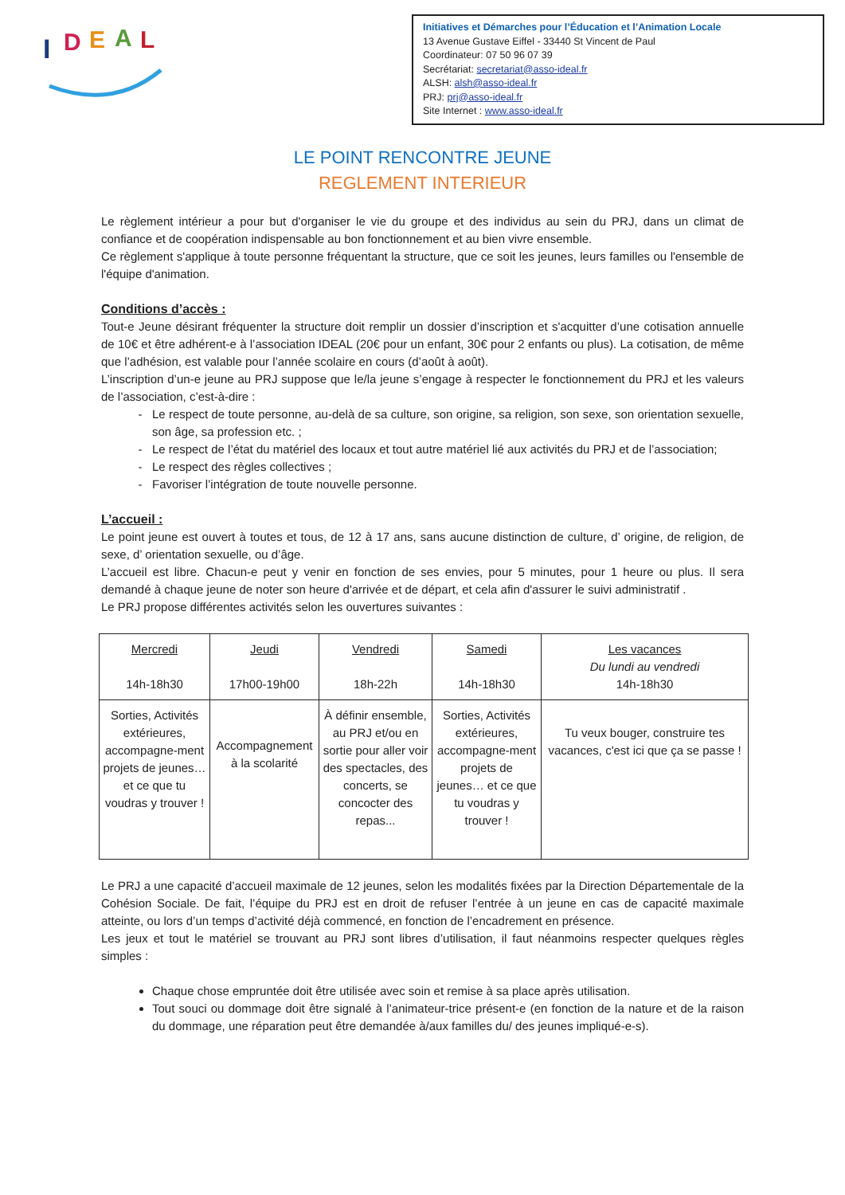I
D
E
A
L
Initiatives et Démarches pour l’Éducation et l’Animation Locale
13 Avenue Gustave Eiffel - 33440 St Vincent de Paul
Coordinateur: 07 50 96 07 39
Secrétariat: secretariat@asso-ideal.fr
ALSH: alsh@asso-ideal.fr
PRJ: prj@asso-ideal.fr
Site Internet : www.asso-ideal.fr
LE POINT RENCONTRE JEUNE
REGLEMENT INTERIEUR
Le règlement intérieur a pour but d'organiser le vie du groupe et des individus au sein du PRJ, dans un climat de confiance et de coopération indispensable au bon fonctionnement et au bien vivre ensemble.
Ce règlement s'applique à toute personne fréquentant la structure, que ce soit les jeunes, leurs familles ou l'ensemble de l'équipe d'animation.
Conditions d’accès :
Tout-e Jeune désirant fréquenter la structure doit remplir un dossier d’inscription et s'acquitter d’une cotisation annuelle de 10€ et être adhérent-e à l’association IDEAL (20€ pour un enfant, 30€ pour 2 enfants ou plus). La cotisation, de même que l’adhésion, est valable pour l’année scolaire en cours (d’août à août).
L’inscription d’un-e jeune au PRJ suppose que le/la jeune s’engage à respecter le fonctionnement du PRJ et les valeurs de l’association, c’est-à-dire :
Le respect de toute personne, au-delà de sa culture, son origine, sa religion, son sexe, son orientation sexuelle, son âge, sa profession etc. ;
Le respect de l’état du matériel des locaux et tout autre matériel lié aux activités du PRJ et de l’association;
Le respect des règles collectives ;
Favoriser l’intégration de toute nouvelle personne.
L’accueil :
Le point jeune est ouvert à toutes et tous, de 12 à 17 ans, sans aucune distinction de culture, d’ origine, de religion, de sexe, d’ orientation sexuelle, ou d’âge.
L’accueil est libre. Chacun-e peut y venir en fonction de ses envies, pour 5 minutes, pour 1 heure ou plus. Il sera demandé à chaque jeune de noter son heure d'arrivée et de départ, et cela afin d'assurer le suivi administratif .
Le PRJ propose différentes activités selon les ouvertures suivantes :
| Mercredi 14h-18h30 | Jeudi 17h00-19h00 | Vendredi 18h-22h | Samedi 14h-18h30 | Les vacances Du lundi au vendredi 14h-18h30 |
| Sorties, Activités extérieures, accompagne-ment projets de jeunes… et ce que tu voudras y trouver ! | Accompagnement à la scolarité | À définir ensemble, au PRJ et/ou en sortie pour aller voir des spectacles, des concerts, se concocter des repas... | Sorties, Activités extérieures, accompagne-ment projets de jeunes… et ce que tu voudras y trouver ! | Tu veux bouger, construire tes vacances, c'est ici que ça se passe ! |
Le PRJ a une capacité d’accueil maximale de 12 jeunes, selon les modalités fixées par la Direction Départementale de la Cohésion Sociale. De fait, l’équipe du PRJ est en droit de refuser l’entrée à un jeune en cas de capacité maximale atteinte, ou lors d’un temps d’activité déjà commencé, en fonction de l’encadrement en présence.
Les jeux et tout le matériel se trouvant au PRJ sont libres d’utilisation, il faut néanmoins respecter quelques règles simples :
Chaque chose empruntée doit être utilisée avec soin et remise à sa place après utilisation.
Tout souci ou dommage doit être signalé à l’animateur-trice présent-e (en fonction de la nature et de la raison du dommage, une réparation peut être demandée à/aux familles du/ des jeunes impliqué-e-s).